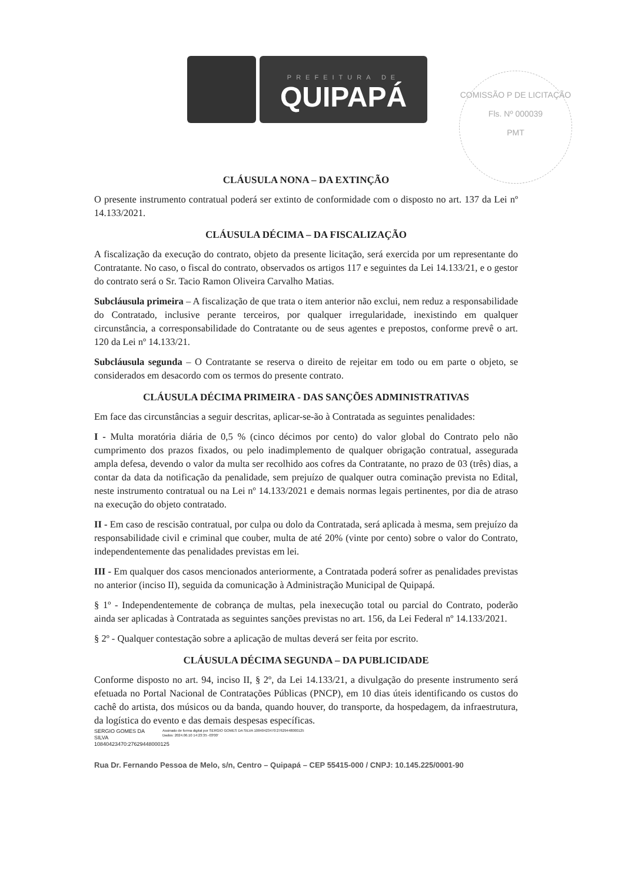PREFEITURA DE
QUIPAPÁ
COMISSÃO P DE LICITAÇÃO
Fls. Nº 000039
PMT
CLÁUSULA NONA – DA EXTINÇÃO
O presente instrumento contratual poderá ser extinto de conformidade com o disposto no art. 137 da Lei nº 14.133/2021.
CLÁUSULA DÉCIMA – DA FISCALIZAÇÃO
A fiscalização da execução do contrato, objeto da presente licitação, será exercida por um representante do Contratante. No caso, o fiscal do contrato, observados os artigos 117 e seguintes da Lei 14.133/21, e o gestor do contrato será o Sr. Tacio Ramon Oliveira Carvalho Matias.
Subcláusula primeira – A fiscalização de que trata o item anterior não exclui, nem reduz a responsabilidade do Contratado, inclusive perante terceiros, por qualquer irregularidade, inexistindo em qualquer circunstância, a corresponsabilidade do Contratante ou de seus agentes e prepostos, conforme prevê o art. 120 da Lei nº 14.133/21.
Subcláusula segunda – O Contratante se reserva o direito de rejeitar em todo ou em parte o objeto, se considerados em desacordo com os termos do presente contrato.
CLÁUSULA DÉCIMA PRIMEIRA - DAS SANÇÕES ADMINISTRATIVAS
Em face das circunstâncias a seguir descritas, aplicar-se-ão à Contratada as seguintes penalidades:
I - Multa moratória diária de 0,5 % (cinco décimos por cento) do valor global do Contrato pelo não cumprimento dos prazos fixados, ou pelo inadimplemento de qualquer obrigação contratual, assegurada ampla defesa, devendo o valor da multa ser recolhido aos cofres da Contratante, no prazo de 03 (três) dias, a contar da data da notificação da penalidade, sem prejuízo de qualquer outra cominação prevista no Edital, neste instrumento contratual ou na Lei nº 14.133/2021 e demais normas legais pertinentes, por dia de atraso na execução do objeto contratado.
II - Em caso de rescisão contratual, por culpa ou dolo da Contratada, será aplicada à mesma, sem prejuízo da responsabilidade civil e criminal que couber, multa de até 20% (vinte por cento) sobre o valor do Contrato, independentemente das penalidades previstas em lei.
III - Em qualquer dos casos mencionados anteriormente, a Contratada poderá sofrer as penalidades previstas no anterior (inciso II), seguida da comunicação à Administração Municipal de Quipapá.
§ 1º - Independentemente de cobrança de multas, pela inexecução total ou parcial do Contrato, poderão ainda ser aplicadas à Contratada as seguintes sanções previstas no art. 156, da Lei Federal nº 14.133/2021.
§ 2º - Qualquer contestação sobre a aplicação de multas deverá ser feita por escrito.
CLÁUSULA DÉCIMA SEGUNDA – DA PUBLICIDADE
Conforme disposto no art. 94, inciso II, § 2º, da Lei 14.133/21, a divulgação do presente instrumento será efetuada no Portal Nacional de Contratações Públicas (PNCP), em 10 dias úteis identificando os custos do cachê do artista, dos músicos ou da banda, quando houver, do transporte, da hospedagem, da infraestrutura, da logística do evento e das demais despesas específicas.
SERGIO GOMES DA SILVA 10840423470:27629448000125
Assinado de forma digital por SERGIO GOMES DA SILVA 10840423470:27629448000125
Dados: 2024.06.10 14:23:35 -03'00'
Rua Dr. Fernando Pessoa de Melo, s/n, Centro – Quipapá – CEP 55415-000 / CNPJ: 10.145.225/0001-90